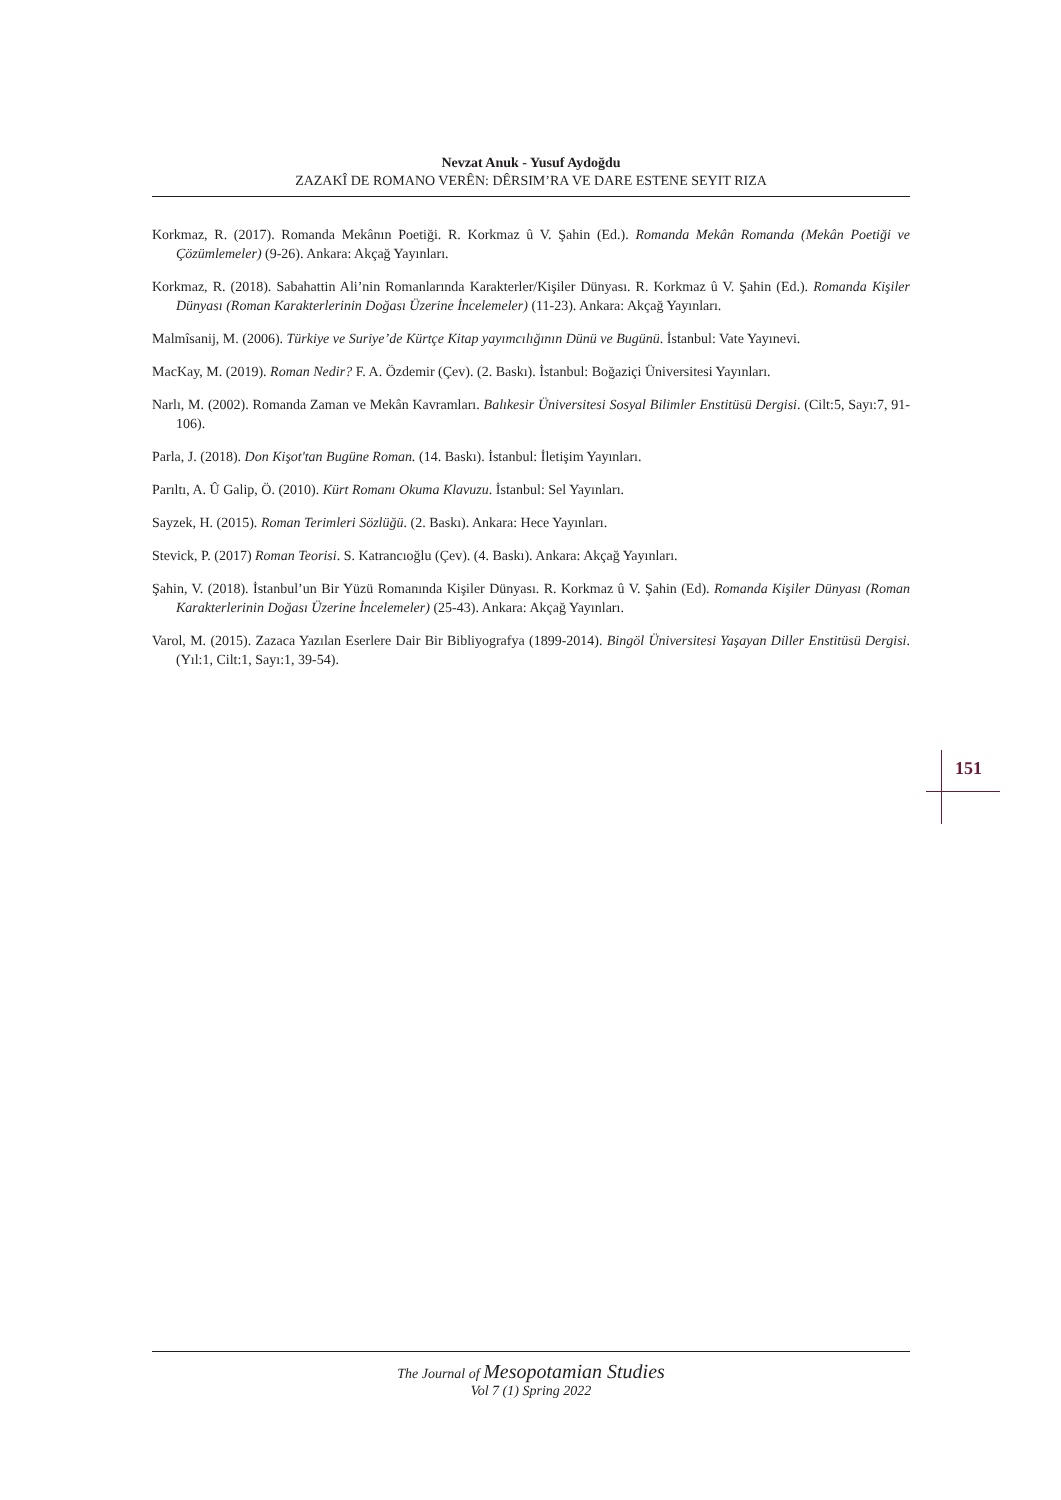Nevzat Anuk - Yusuf Aydoğdu
ZAZAKÎ DE ROMANO VERÊN: DÊRSIM’RA VE DARE ESTENE SEYIT RIZA
Korkmaz, R. (2017). Romanda Mekânın Poetiği. R. Korkmaz û V. Şahin (Ed.). Romanda Mekân Romanda (Mekân Poetiği ve Çözümlemeler) (9-26). Ankara: Akçağ Yayınları.
Korkmaz, R. (2018). Sabahattin Ali’nin Romanlarında Karakterler/Kişiler Dünyası. R. Korkmaz û V. Şahin (Ed.). Romanda Kişiler Dünyası (Roman Karakterlerinin Doğası Üzerine İncelemeler) (11-23). Ankara: Akçağ Yayınları.
Malmîsanij, M. (2006). Türkiye ve Suriye’de Kürtçe Kitap yayımcılığının Dünü ve Bugünü. İstanbul: Vate Yayınevi.
MacKay, M. (2019). Roman Nedir? F. A. Özdemir (Çev). (2. Baskı). İstanbul: Boğaziçi Üniversitesi Yayınları.
Narlı, M. (2002). Romanda Zaman ve Mekân Kavramları. Balıkesir Üniversitesi Sosyal Bilimler Enstitüsü Dergisi. (Cilt:5, Sayı:7, 91-106).
Parla, J. (2018). Don Kişot'tan Bugüne Roman. (14. Baskı). İstanbul: İletişim Yayınları.
Parıltı, A. Û Galip, Ö. (2010). Kürt Romanı Okuma Klavuzu. İstanbul: Sel Yayınları.
Sayzek, H. (2015). Roman Terimleri Sözlüğü. (2. Baskı). Ankara: Hece Yayınları.
Stevick, P. (2017) Roman Teorisi. S. Katrancıoğlu (Çev). (4. Baskı). Ankara: Akçağ Yayınları.
Şahin, V. (2018). İstanbul’un Bir Yüzü Romanında Kişiler Dünyası. R. Korkmaz û V. Şahin (Ed). Romanda Kişiler Dünyası (Roman Karakterlerinin Doğası Üzerine İncelemeler) (25-43). Ankara: Akçağ Yayınları.
Varol, M. (2015). Zazaca Yazılan Eserlere Dair Bir Bibliyografya (1899-2014). Bingöl Üniversitesi Yaşayan Diller Enstitüsü Dergisi. (Yıl:1, Cilt:1, Sayı:1, 39-54).
151
The Journal of Mesopotamian Studies
Vol 7 (1) Spring 2022